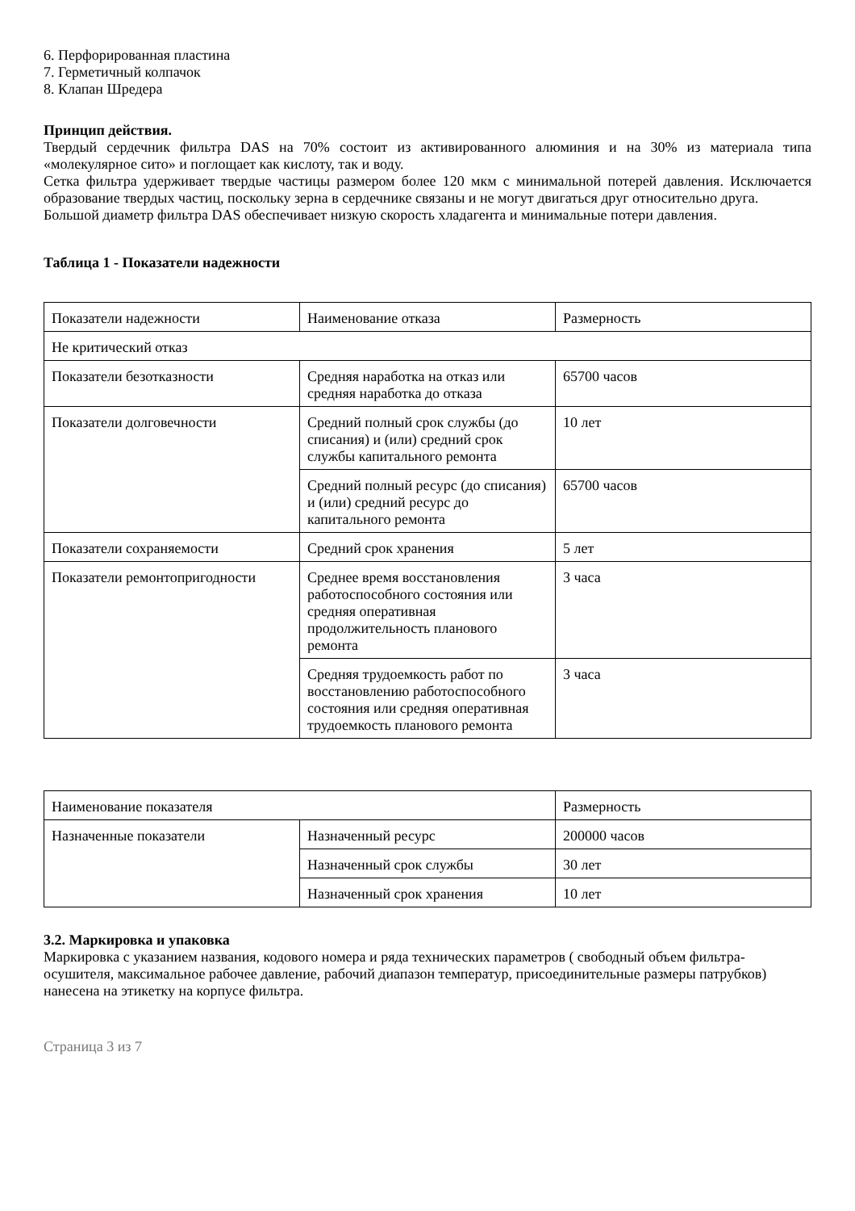6. Перфорированная пластина
7. Герметичный колпачок
8. Клапан Шредера
Принцип действия.
Твердый сердечник фильтра DAS на 70% состоит из активированного алюминия и на 30% из материала типа «молекулярное сито» и поглощает как кислоту, так и воду.
Сетка фильтра удерживает твердые частицы размером более 120 мкм с минимальной потерей давления. Исключается образование твердых частиц, поскольку зерна в сердечнике связаны и не могут двигаться друг относительно друга.
Большой диаметр фильтра DAS обеспечивает низкую скорость хладагента и минимальные потери давления.
Таблица 1 - Показатели надежности
| Показатели надежности | Наименование отказа | Размерность |
| Не критический отказ | | |
| Показатели безотказности | Средняя наработка на отказ или средняя наработка до отказа | 65700 часов |
| Показатели долговечности | Средний полный срок службы (до списания) и (или) средний срок службы капитального ремонта | 10 лет |
| | Средний полный ресурс (до списания) и (или) средний ресурс до капитального ремонта | 65700 часов |
| Показатели сохраняемости | Средний срок хранения | 5 лет |
| Показатели ремонтопригодности | Среднее время восстановления работоспособного состояния или средняя оперативная продолжительность планового ремонта | 3 часа |
| | Средняя трудоемкость работ по восстановлению работоспособного состояния или средняя оперативная трудоемкость планового ремонта | 3 часа |
| Наименование показателя | | Размерность |
| Назначенные показатели | Назначенный ресурс | 200000 часов |
| | Назначенный срок службы | 30 лет |
| | Назначенный срок хранения | 10 лет |
3.2. Маркировка и упаковка
Маркировка с указанием названия, кодового номера и ряда технических параметров ( свободный объем фильтра-осушителя, максимальное рабочее давление, рабочий диапазон температур, присоединительные размеры патрубков) нанесена на этикетку на корпусе фильтра.
Страница 3 из 7